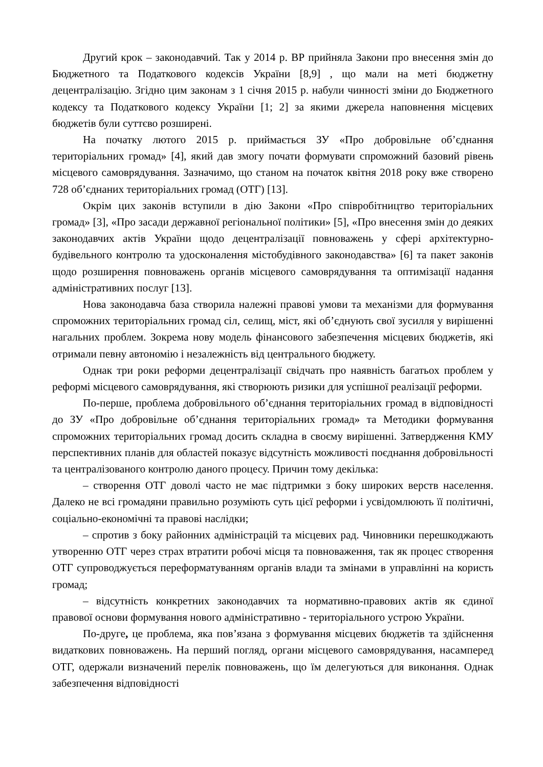Другий крок – законодавчий. Так у 2014 р. ВР прийняла Закони про внесення змін до Бюджетного та Податкового кодексів України [8,9] , що мали на меті бюджетну децентралізацію. Згідно цим законам з 1 січня 2015 р. набули чинності зміни до Бюджетного кодексу та Податкового кодексу України [1; 2] за якими джерела наповнення місцевих бюджетів були суттєво розширені.
На початку лютого 2015 р. приймається ЗУ «Про добровільне об’єднання територіальних громад» [4], який дав змогу почати формувати спроможний базовий рівень місцевого самоврядування. Зазначимо, що станом на початок квітня 2018 року вже створено 728 об’єднаних територіальних громад (ОТГ) [13].
Окрім цих законів вступили в дію Закони «Про співробітництво територіальних громад» [3], «Про засади державної регіональної політики» [5], «Про внесення змін до деяких законодавчих актів України щодо децентралізації повноважень у сфері архітектурно-будівельного контролю та удосконалення містобудівного законодавства» [6] та пакет законів щодо розширення повноважень органів місцевого самоврядування та оптимізації надання адміністративних послуг [13].
Нова законодавча база створила належні правові умови та механізми для формування спроможних територіальних громад сіл, селищ, міст, які об’єднують свої зусилля у вирішенні нагальних проблем. Зокрема нову модель фінансового забезпечення місцевих бюджетів, які отримали певну автономію і незалежність від центрального бюджету.
Однак три роки реформи децентралізації свідчать про наявність багатьох проблем у реформі місцевого самоврядування, які створюють ризики для успішної реалізації реформи.
По-перше, проблема добровільного об’єднання територіальних громад в відповідності до ЗУ «Про добровільне об’єднання територіальних громад» та Методики формування спроможних територіальних громад досить складна в своєму вирішенні. Затвердження КМУ перспективних планів для областей показує відсутність можливості поєднання добровільності та централізованого контролю даного процесу. Причин тому декілька:
– створення ОТГ доволі часто не має підтримки з боку широких верств населення. Далеко не всі громадяни правильно розуміють суть цієї реформи і усвідомлюють її політичні, соціально-економічні та правові наслідки;
– спротив з боку районних адміністрацій та місцевих рад. Чиновники перешкоджають утворенню ОТГ через страх втратити робочі місця та повноваження, так як процес створення ОТГ супроводжується переформатуванням органів влади та змінами в управлінні на користь громад;
– відсутність конкретних законодавчих та нормативно-правових актів як єдиної правової основи формування нового адміністративно - територіального устрою України.
По-друге, це проблема, яка пов’язана з формування місцевих бюджетів та здійснення видаткових повноважень. На перший погляд, органи місцевого самоврядування, насамперед ОТГ, одержали визначений перелік повноважень, що їм делегуються для виконання. Однак забезпечення відповідності